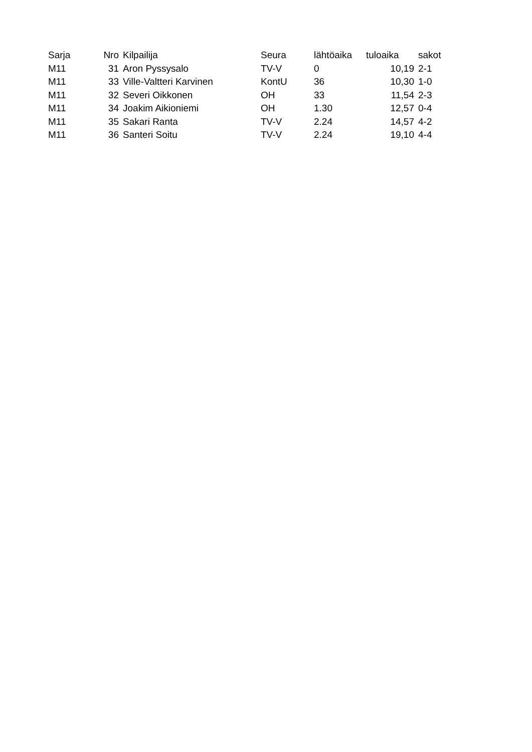| Sarja | Nro | Kilpailija | Seura | lähtöaika | tuloaika | sakot |
| --- | --- | --- | --- | --- | --- | --- |
| M11 | 31 | Aron Pyssysalo | TV-V | 0 | 10,19 | 2-1 |
| M11 | 33 | Ville-Valtteri Karvinen | KontU | 36 | 10,30 | 1-0 |
| M11 | 32 | Severi Oikkonen | OH | 33 | 11,54 | 2-3 |
| M11 | 34 | Joakim Aikioniemi | OH | 1.30 | 12,57 | 0-4 |
| M11 | 35 | Sakari Ranta | TV-V | 2.24 | 14,57 | 4-2 |
| M11 | 36 | Santeri Soitu | TV-V | 2.24 | 19,10 | 4-4 |